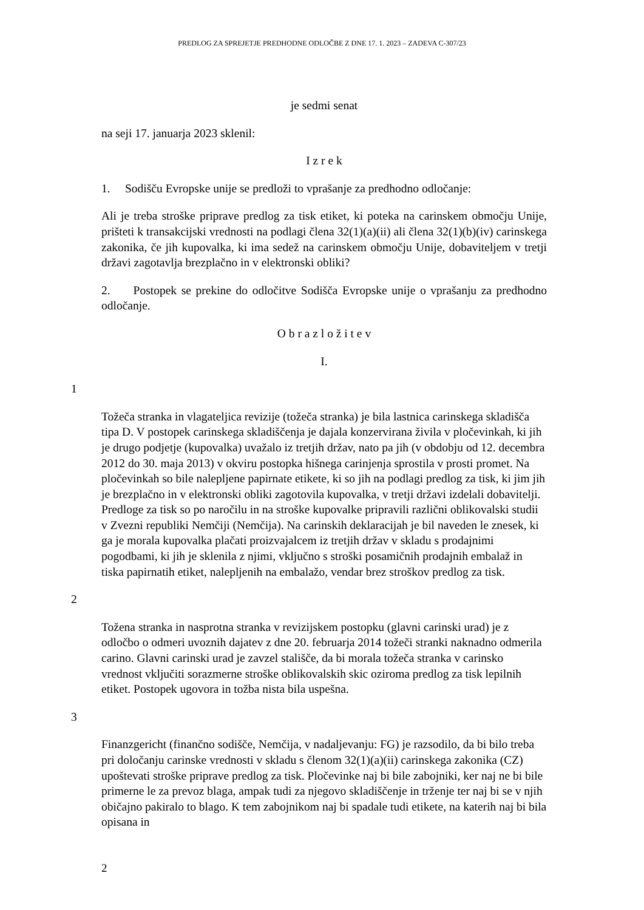PREDLOG ZA SPREJETJE PREDHODNE ODLOČBE Z DNE 17. 1. 2023 – ZADEVA C-307/23
je sedmi senat
na seji 17. januarja 2023 sklenil:
I z r e k
1. Sodišču Evropske unije se predloži to vprašanje za predhodno odločanje:
Ali je treba stroške priprave predlog za tisk etiket, ki poteka na carinskem območju Unije, prišteti k transakcijski vrednosti na podlagi člena 32(1)(a)(ii) ali člena 32(1)(b)(iv) carinskega zakonika, če jih kupovalka, ki ima sedež na carinskem območju Unije, dobaviteljem v tretji državi zagotavlja brezplačno in v elektronski obliki?
2. Postopek se prekine do odločitve Sodišča Evropske unije o vprašanju za predhodno odločanje.
O b r a z l o ž i t e v
I.
1
Tožeča stranka in vlagateljica revizije (tožeča stranka) je bila lastnica carinskega skladišča tipa D. V postopek carinskega skladiščenja je dajala konzervirana živila v pločevinkah, ki jih je drugo podjetje (kupovalka) uvažalo iz tretjih držav, nato pa jih (v obdobju od 12. decembra 2012 do 30. maja 2013) v okviru postopka hišnega carinjenja sprostila v prosti promet. Na pločevinkah so bile nalepljene papirnate etikete, ki so jih na podlagi predlog za tisk, ki jim jih je brezplačno in v elektronski obliki zagotovila kupovalka, v tretji državi izdelali dobavitelji. Predloge za tisk so po naročilu in na stroške kupovalke pripravili različni oblikovalski studii v Zvezni republiki Nemčiji (Nemčija). Na carinskih deklaracijah je bil naveden le znesek, ki ga je morala kupovalka plačati proizvajalcem iz tretjih držav v skladu s prodajnimi pogodbami, ki jih je sklenila z njimi, vključno s stroški posamičnih prodajnih embalaž in tiska papirnatih etiket, nalepljenih na embalažo, vendar brez stroškov predlog za tisk.
2
Tožena stranka in nasprotna stranka v revizijskem postopku (glavni carinski urad) je z odločbo o odmeri uvoznih dajatev z dne 20. februarja 2014 tožeči stranki naknadno odmerila carino. Glavni carinski urad je zavzel stališče, da bi morala tožeča stranka v carinsko vrednost vključiti sorazmerne stroške oblikovalskih skic oziroma predlog za tisk lepilnih etiket. Postopek ugovora in tožba nista bila uspešna.
3
Finanzgericht (finančno sodišče, Nemčija, v nadaljevanju: FG) je razsodilo, da bi bilo treba pri določanju carinske vrednosti v skladu s členom 32(1)(a)(ii) carinskega zakonika (CZ) upoštevati stroške priprave predlog za tisk. Pločevinke naj bi bile zabojniki, ker naj ne bi bile primerne le za prevoz blaga, ampak tudi za njegovo skladiščenje in trženje ter naj bi se v njih običajno pakiralo to blago. K tem zabojnikom naj bi spadale tudi etikete, na katerih naj bi bila opisana in
2